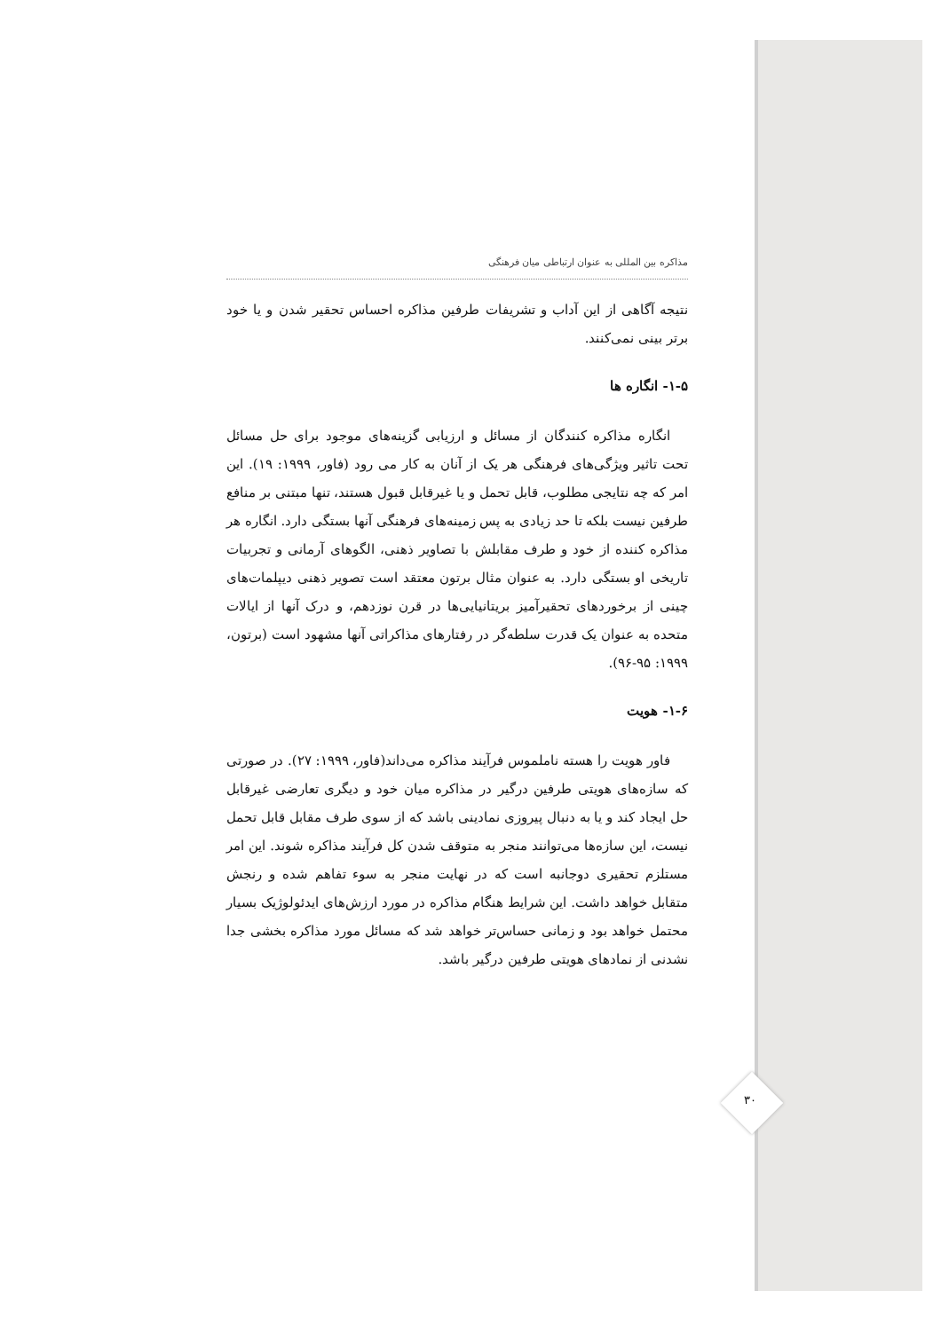مذاکره بین المللی به عنوان ارتباطی میان فرهنگی
نتیجه آگاهی از این آداب و تشریفات طرفین مذاکره احساس تحقیر شدن و یا خود برتر بینی نمی‌کنند.
۱-۵- انگاره ها
انگاره مذاکره کنندگان از مسائل و ارزیابی گزینه‌های موجود برای حل مسائل تحت تاثیر ویژگی‌های فرهنگی هر یک از آنان به کار می رود (فاور، ۱۹۹۹: ۱۹). این امر که چه نتایجی مطلوب، قابل تحمل و یا غیرقابل قبول هستند، تنها مبتنی بر منافع طرفین نیست بلکه تا حد زیادی به پس زمینه‌های فرهنگی آنها بستگی دارد. انگاره هر مذاکره کننده از خود و طرف مقابلش با تصاویر ذهنی، الگوهای آرمانی و تجربیات تاریخی او بستگی دارد. به عنوان مثال برتون معتقد است تصویر ذهنی دیپلمات‌های چینی از برخوردهای تحقیرآمیز بریتانیایی‌ها در قرن نوزدهم، و درک آنها از ایالات متحده به عنوان یک قدرت سلطه‌گر در رفتارهای مذاکراتی آنها مشهود است (برتون، ۱۹۹۹: ۹۵-۹۶).
۱-۶- هویت
فاور هویت را هسته ناملموس فرآیند مذاکره می‌داند(فاور، ۱۹۹۹: ۲۷). در صورتی که سازه‌های هویتی طرفین درگیر در مذاکره میان خود و دیگری تعارضی غیرقابل حل ایجاد کند و یا به دنبال پیروزی نمادینی باشد که از سوی طرف مقابل قابل تحمل نیست، این سازه‌ها می‌توانند منجر به متوقف شدن کل فرآیند مذاکره شوند. این امر مستلزم تحقیری دوجانبه است که در نهایت منجر به سوء تفاهم شده و رنجش متقابل خواهد داشت. این شرایط هنگام مذاکره در مورد ارزش‌های ایدئولوژیک بسیار محتمل خواهد بود و زمانی حساس‌تر خواهد شد که مسائل مورد مذاکره بخشی جدا نشدنی از نمادهای هویتی طرفین درگیر باشد.
۳۰